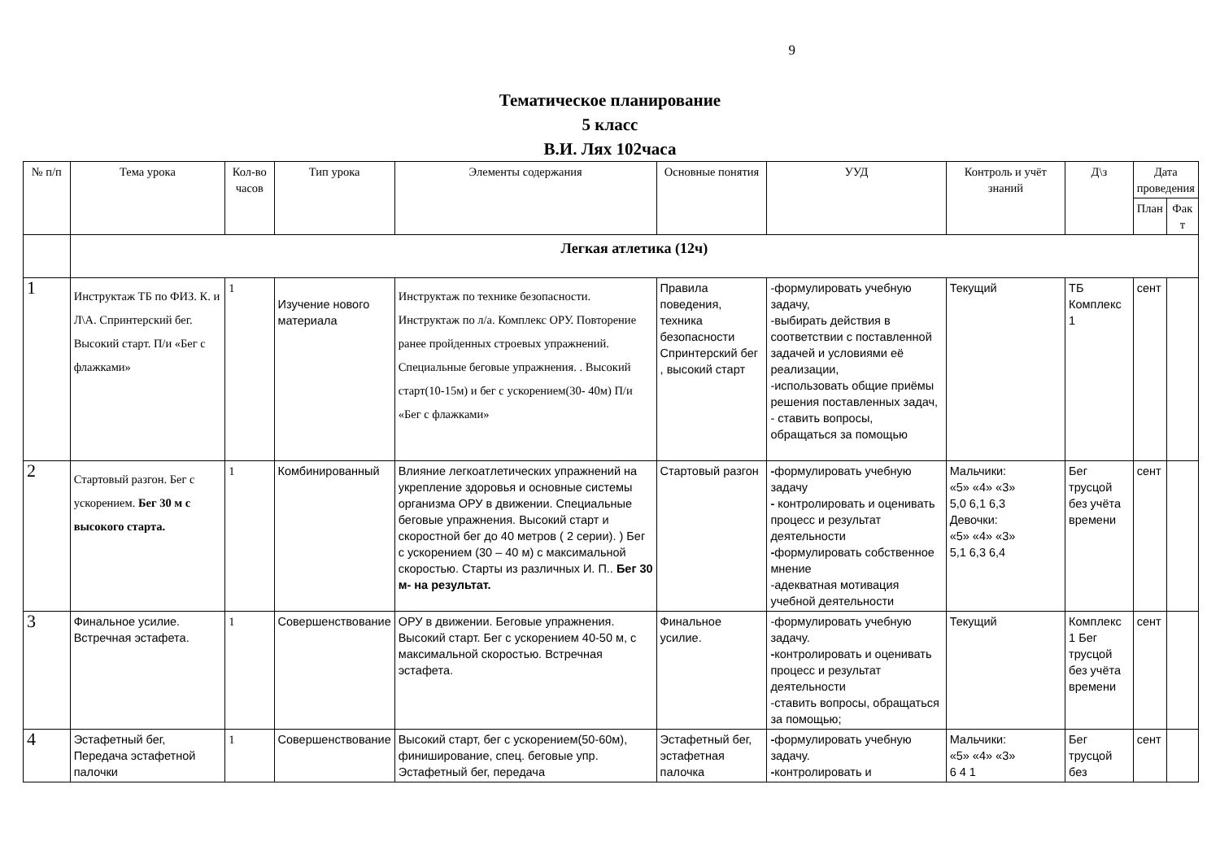9
Тематическое планирование
5 класс
В.И. Лях 102часа
| № п/п | Тема урока | Кол-во часов | Тип урока | Элементы содержания | Основные понятия | УУД | Контроль и учёт знаний | Д\з | Дата проведения | |
| --- | --- | --- | --- | --- | --- | --- | --- | --- | --- | --- |
| | | | | | | | | | План | Фак т |
| | Легкая атлетика (12ч) | | | | | | | | | |
| 1 | Инструктаж ТБ по ФИЗ. К. и Л\А. Спринтерский бег. Высокий старт. П/и «Бег с флажками» | 1 | Изучение нового материала | Инструктаж по технике безопасности. Инструктаж по л/а. Комплекс ОРУ. Повторение ранее пройденных строевых упражнений. Специальные беговые упражнения. . Высокий старт(10-15м) и бег с ускорением(30- 40м) П/и «Бег с флажками» | Правила поведения, техника безопасности Спринтерский бег , высокий старт | -формулировать учебную задачу, -выбирать действия в соответствии с поставленной задачей и условиями её реализации, -использовать общие приёмы решения поставленных задач, - ставить вопросы, обращаться за помощью | Текущий | ТБ Комплекс 1 | сент | |
| 2 | Стартовый разгон. Бег с ускорением. Бег 30 м с высокого старта. | 1 | Комбинированный | Влияние легкоатлетических упражнений на укрепление здоровья и основные системы организма ОРУ в движении. Специальные беговые упражнения. Высокий старт и скоростной бег до 40 метров ( 2 серии). ) Бег с ускорением (30 – 40 м) с максимальной скоростью. Старты из различных И. П.. Бег 30 м- на результат. | Стартовый разгон | - формулировать учебную задачу - контролировать и оценивать процесс и результат деятельности - формулировать собственное мнение -адекватная мотивация учебной деятельности | Мальчики: «5» «4» «3» 5,0 6,1 6,3 Девочки: «5» «4» «3» 5,1 6,3 6,4 | Бег трусцой без учёта времени | сент | |
| 3 | Финальное усилие. Встречная эстафета. | 1 | Совершенствование | ОРУ в движении. Беговые упражнения. Высокий старт. Бег с ускорением 40-50 м, с максимальной скоростью. Встречная эстафета. | Финальное усилие. | -формулировать учебную задачу. - контролировать и оценивать процесс и результат деятельности -ставить вопросы, обращаться за помощью; | Текущий | Комплекс 1 Бег трусцой без учёта времени | сент | |
| 4 | Эстафетный бег, Передача эстафетной палочки | 1 | Совершенствование | Высокий старт, бег с ускорением(50-60м), финиширование, спец. беговые упр. Эстафетный бег, передача | Эстафетный бег, эстафетная палочка | - формулировать учебную задачу. - контролировать и | Мальчики: «5» «4» «3» 6 4 1 | Бег трусцой без | сент | |